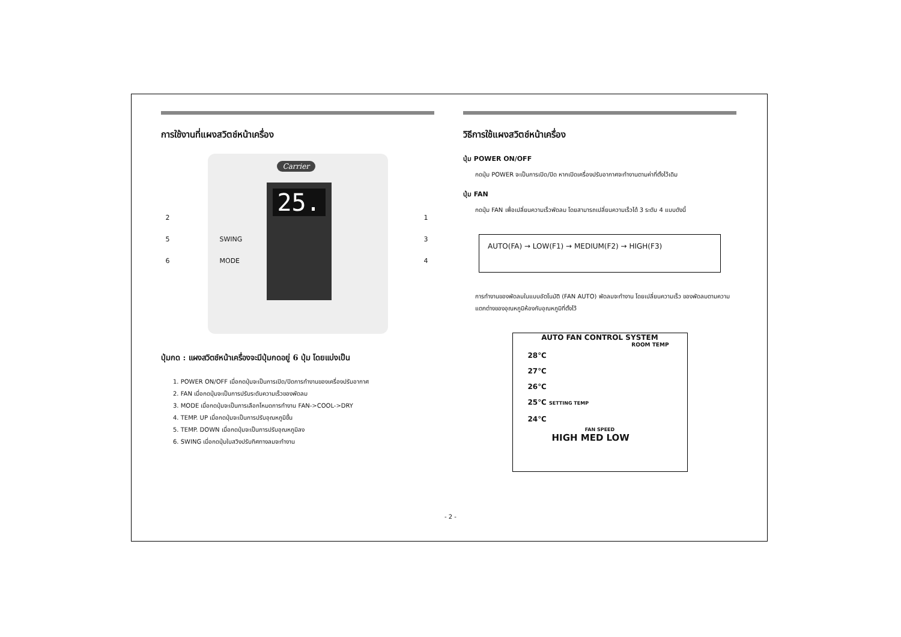การใช้งานที่แผงสวิตช์หน้าเครื่อง
Carrier
25.
2
SWING 5
MODE 6
1
3
4
ปุ่มกด : แผงสวิตช์หน้าเครื่องจะมีปุ่มกดอยู่ 6 ปุ่ม โดยแบ่งเป็น
1. POWER ON/OFF เมื่อกดปุ่มจะเป็นการเปิด/ปิดการทำงานของเครื่องปรับอากาศ
2. FAN เมื่อกดปุ่มจะเป็นการปรับระดับความเร็วของพัดลม
3. MODE เมื่อกดปุ่มจะเป็นการเลือกโหมดการทำงาน FAN->COOL->DRY
4. TEMP. UP เมื่อกดปุ่มจะเป็นการปรับอุณหภูมิขึ้น
5. TEMP. DOWN เมื่อกดปุ่มจะเป็นการปรับอุณหภูมิลง
6. SWING เมื่อกดปุ่มใบสวิงปรับทิศทางลมจะทำงาน
วิธีการใช้แผงสวิตช์หน้าเครื่อง
ปุ่ม POWER ON/OFF
กดปุ่ม POWER จะเป็นการเปิด/ปิด หากเปิดเครื่องปรับอากาศจะทำงานตามค่าที่ตั้งไว้เดิม
ปุ่ม FAN
กดปุ่ม FAN เพื่อเปลี่ยนความเร็วพัดลม โดยสามารถเปลี่ยนความเร็วได้ 3 ระดับ 4 แบบดังนี้
AUTO(FA) → LOW(F1) → MEDIUM(F2) → HIGH(F3)
การทำงานของพัดลมในแบบอัตโนมัติ (FAN AUTO) พัดลมจะทำงาน โดยเปลี่ยนความเร็ว ของพัดลมตามความแตกต่างของอุณหภูมิห้องกับอุณหภูมิที่ตั้งไว้
AUTO FAN CONTROL SYSTEM
ROOM TEMP
28℃
27℃
26℃
25℃ SETTING TEMP
24℃
FAN SPEED
HIGH MED LOW
- 2 -